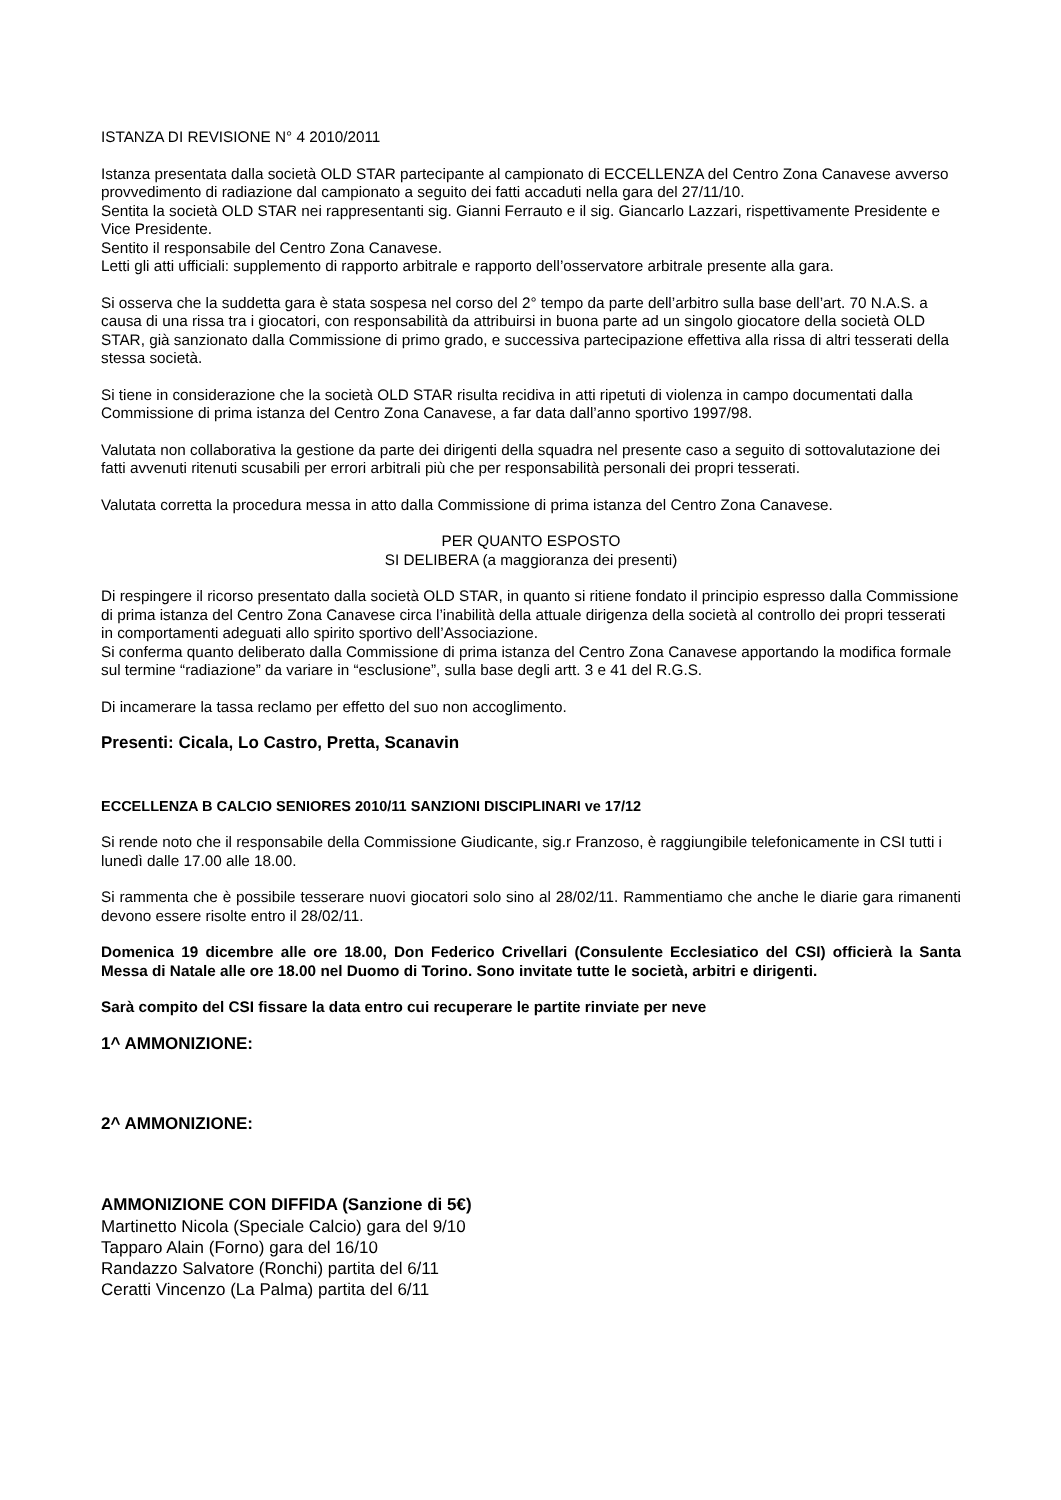ISTANZA DI REVISIONE N° 4 2010/2011
Istanza presentata dalla società OLD STAR partecipante al campionato di ECCELLENZA del Centro Zona Canavese avverso provvedimento di radiazione dal campionato a seguito dei fatti accaduti nella gara del 27/11/10.
Sentita la società OLD STAR nei rappresentanti sig. Gianni Ferrauto e il sig. Giancarlo Lazzari, rispettivamente Presidente e Vice Presidente.
Sentito il responsabile del Centro Zona Canavese.
Letti gli atti ufficiali: supplemento di rapporto arbitrale e rapporto dell’osservatore arbitrale presente alla gara.
Si osserva che la suddetta gara è stata sospesa nel corso del 2° tempo da parte dell’arbitro sulla base dell’art. 70 N.A.S. a causa di una rissa tra i giocatori, con responsabilità da attribuirsi in buona parte ad un singolo giocatore della società OLD STAR, già sanzionato dalla Commissione di primo grado, e successiva partecipazione effettiva alla rissa di altri tesserati della stessa società.
Si tiene in considerazione che la società OLD STAR risulta recidiva in atti ripetuti di violenza in campo documentati dalla Commissione di prima istanza del Centro Zona Canavese, a far data dall’anno sportivo 1997/98.
Valutata non collaborativa la gestione da parte dei dirigenti della squadra nel presente caso a seguito di sottovalutazione dei fatti avvenuti ritenuti scusabili per errori arbitrali più che per responsabilità personali dei propri tesserati.
Valutata corretta la procedura messa in atto dalla Commissione di prima istanza del Centro Zona Canavese.
PER QUANTO ESPOSTO
SI DELIBERA (a maggioranza dei presenti)
Di respingere il ricorso presentato dalla società OLD STAR, in quanto si ritiene fondato il principio espresso dalla Commissione di prima istanza del Centro Zona Canavese circa l’inabilità della attuale dirigenza della società al controllo dei propri tesserati in comportamenti adeguati allo spirito sportivo dell’Associazione.
Si conferma quanto deliberato dalla Commissione di prima istanza del Centro Zona Canavese apportando la modifica formale sul termine “radiazione” da variare in “esclusione”, sulla base degli artt. 3 e 41 del R.G.S.
Di incamerare la tassa reclamo per effetto del suo non accoglimento.
Presenti: Cicala, Lo Castro, Pretta, Scanavin
ECCELLENZA B CALCIO SENIORES 2010/11 SANZIONI DISCIPLINARI ve 17/12
Si rende noto che il responsabile della Commissione Giudicante, sig.r Franzoso, è raggiungibile telefonicamente in CSI tutti i lunedì dalle 17.00 alle 18.00.
Si rammenta che è possibile tesserare nuovi giocatori solo sino al 28/02/11. Rammentiamo che anche le diarie gara rimanenti devono essere risolte entro il 28/02/11.
Domenica 19 dicembre alle ore 18.00, Don Federico Crivellari (Consulente Ecclesiatico del CSI) officierà la Santa Messa di Natale alle ore 18.00 nel Duomo di Torino. Sono invitate tutte le società, arbitri e dirigenti.
Sarà compito del CSI fissare la data entro cui recuperare le partite rinviate per neve
1^ AMMONIZIONE:
2^ AMMONIZIONE:
AMMONIZIONE CON DIFFIDA (Sanzione di 5€)
Martinetto Nicola (Speciale Calcio) gara del 9/10
Tapparo Alain (Forno) gara del 16/10
Randazzo Salvatore (Ronchi) partita del 6/11
Ceratti Vincenzo (La Palma) partita del 6/11